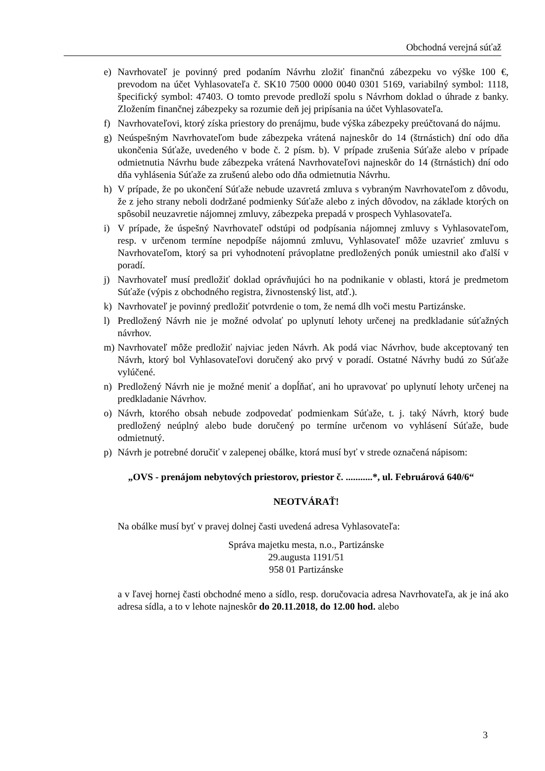Obchodná verejná súťaž
e) Navrhovateľ je povinný pred podaním Návrhu zložiť finančnú zábezpeku vo výške 100 €, prevodom na účet Vyhlasovateľa č. SK10 7500 0000 0040 0301 5169, variabilný symbol: 1118, špecifický symbol: 47403. O tomto prevode predloží spolu s Návrhom doklad o úhrade z banky. Zložením finančnej zábezpeky sa rozumie deň jej pripísania na účet Vyhlasovateľa.
f) Navrhovateľovi, ktorý získa priestory do prenájmu, bude výška zábezpeky preúčtovaná do nájmu.
g) Neúspešným Navrhovateľom bude zábezpeka vrátená najneskôr do 14 (štrnástich) dní odo dňa ukončenia Súťaže, uvedeného v bode č. 2 písm. b). V prípade zrušenia Súťaže alebo v prípade odmietnutia Návrhu bude zábezpeka vrátená Navrhovateľovi najneskôr do 14 (štrnástich) dní odo dňa vyhlásenia Súťaže za zrušenú alebo odo dňa odmietnutia Návrhu.
h) V prípade, že po ukončení Súťaže nebude uzavretá zmluva s vybraným Navrhovateľom z dôvodu, že z jeho strany neboli dodržané podmienky Súťaže alebo z iných dôvodov, na základe ktorých on spôsobil neuzavretie nájomnej zmluvy, zábezpeka prepadá v prospech Vyhlasovateľa.
i) V prípade, že úspešný Navrhovateľ odstúpi od podpísania nájomnej zmluvy s Vyhlasovateľom, resp. v určenom termíne nepodpíše nájomnú zmluvu, Vyhlasovateľ môže uzavrieť zmluvu s Navrhovateľom, ktorý sa pri vyhodnotení právoplatne predložených ponúk umiestnil ako ďalší v poradí.
j) Navrhovateľ musí predložiť doklad oprávňujúci ho na podnikanie v oblasti, ktorá je predmetom Súťaže (výpis z obchodného registra, živnostenský list, atď.).
k) Navrhovateľ je povinný predložiť potvrdenie o tom, že nemá dlh voči mestu Partizánske.
l) Predložený Návrh nie je možné odvolať po uplynutí lehoty určenej na predkladanie súťažných návrhov.
m) Navrhovateľ môže predložiť najviac jeden Návrh. Ak podá viac Návrhov, bude akceptovaný ten Návrh, ktorý bol Vyhlasovateľovi doručený ako prvý v poradí. Ostatné Návrhy budú zo Súťaže vylúčené.
n) Predložený Návrh nie je možné meniť a dopĺňať, ani ho upravovať po uplynutí lehoty určenej na predkladanie Návrhov.
o) Návrh, ktorého obsah nebude zodpovedať podmienkam Súťaže, t. j. taký Návrh, ktorý bude predložený neúplný alebo bude doručený po termíne určenom vo vyhlásení Súťaže, bude odmietnutý.
p) Návrh je potrebné doručiť v zalepenej obálke, ktorá musí byť v strede označená nápisom:
„OVS - prenájom nebytových priestorov, priestor č. ...........*, ul. Februárová 640/6“
NEOTVÁRAŤ!
Na obálke musí byť v pravej dolnej časti uvedená adresa Vyhlasovateľa:
Správa majetku mesta, n.o., Partizánske
29.augusta 1191/51
958 01 Partizánske
a v ľavej hornej časti obchodné meno a sídlo, resp. doručovacia adresa Navrhovateľa, ak je iná ako adresa sídla, a to v lehote najneskôr do 20.11.2018, do 12.00 hod. alebo
3